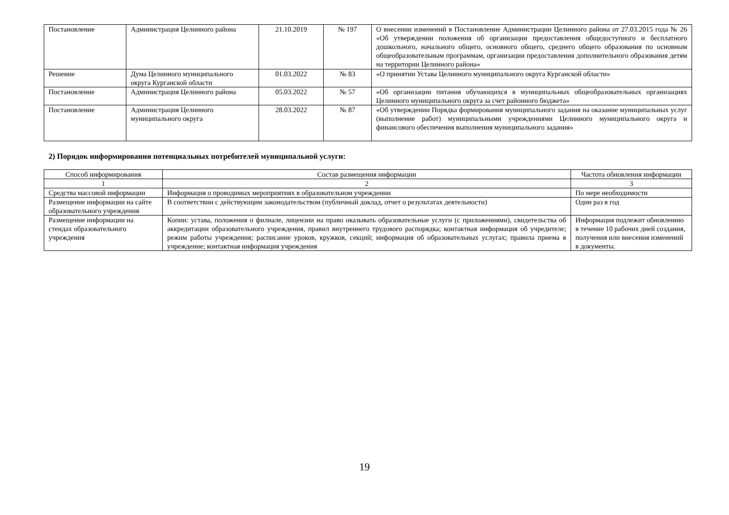| Постановление | Администрация Целинного района | 21.10.2019 | № 197 | О внесении изменений в Постановление Администрации Целинного района от 27.03.2015 года № 26 «Об утверждении положения об организации предоставления общедоступного и бесплатного дошкольного, начального общего, основного общего, среднего общего образования по основным общеобразовательным программам, организации предоставления дополнительного образования детям на территории Целинного района» |
| Решение | Дума Целинного муниципального округа Курганской области | 01.03.2022 | № 83 | «О принятии Устава Целинного муниципального округа Курганской области» |
| Постановление | Администрация Целинного района | 05.03.2022 | № 57 | «Об организации питания обучающихся в муниципальных общеобразовательных организациях Целинного муниципального округа за счет районного бюджета» |
| Постановление | Администрация Целинного муниципального округа | 28.03.2022 | № 87 | «Об утверждении Порядка формирования муниципального задания на оказание муниципальных услуг (выполнение работ) муниципальными учреждениями Целинного муниципального округа и финансового обеспечения выполнения муниципального задания» |
2) Порядок информирования потенциальных потребителей муниципальной услуги:
| Способ информирования | Состав размещения информации | Частота обновления информации |
| --- | --- | --- |
| 1 | 2 | 3 |
| Средства массовой информации | Информация о проводимых мероприятиях в образовательном учреждении | По мере необходимости |
| Размещение информации на сайте образовательного учреждения | В соответствии с действующим законодательством (публичный доклад, отчет о результатах деятельности) | Один раз в год |
| Размещение информации на стендах образовательного учреждения | Копии: устава, положения о филиале, лицензии на право оказывать образовательные услуги (с приложениями), свидетельства об аккредитации образовательного учреждения, правил внутреннего трудового распорядка; контактная информация об учредителе; режим работы учреждения; расписание уроков, кружков, секций; информация об образовательных услугах; правила приема в учреждение; контактная информация учреждения | Информация подлежит обновлению в течение 10 рабочих дней создания, получения или внесения изменений в документы. |
19